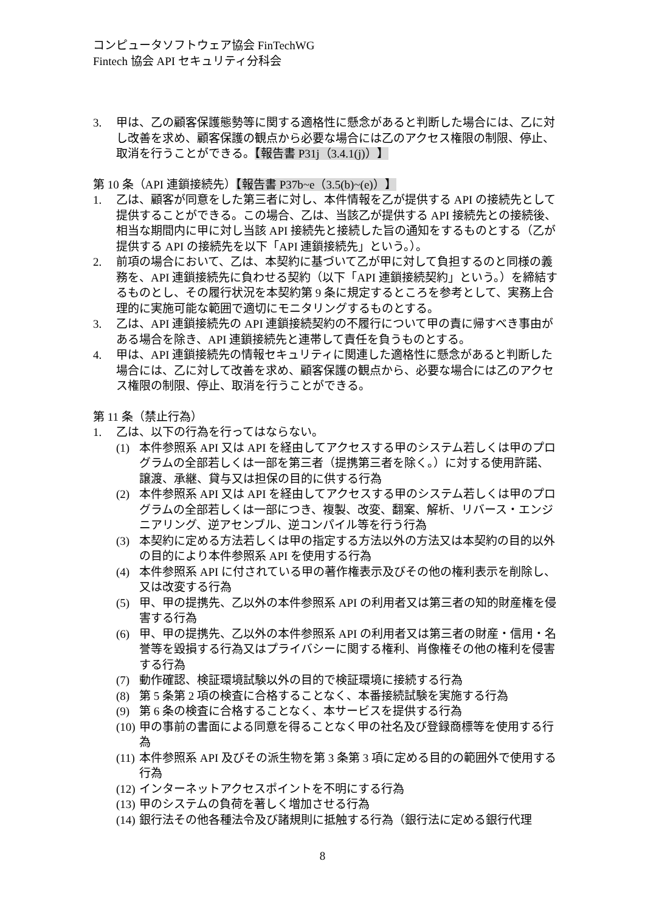コンピュータソフトウェア協会 FinTechWG
Fintech 協会 API セキュリティ分科会
3. 甲は、乙の顧客保護態勢等に関する適格性に懸念があると判断した場合には、乙に対し改善を求め、顧客保護の観点から必要な場合には乙のアクセス権限の制限、停止、取消を行うことができる。【報告書 P31j（3.4.1(j)）】
第 10 条（API 連鎖接続先）【報告書 P37b~e（3.5(b)~(e)）】
1. 乙は、顧客が同意をした第三者に対し、本件情報を乙が提供する API の接続先として提供することができる。この場合、乙は、当該乙が提供する API 接続先との接続後、相当な期間内に甲に対し当該 API 接続先と接続した旨の通知をするものとする（乙が提供する API の接続先を以下「API 連鎖接続先」という。）。
2. 前項の場合において、乙は、本契約に基づいて乙が甲に対して負担するのと同様の義務を、API 連鎖接続先に負わせる契約（以下「API 連鎖接続契約」という。）を締結するものとし、その履行状況を本契約第 9 条に規定するところを参考として、実務上合理的に実施可能な範囲で適切にモニタリングするものとする。
3. 乙は、API 連鎖接続先の API 連鎖接続契約の不履行について甲の責に帰すべき事由がある場合を除き、API 連鎖接続先と連帯して責任を負うものとする。
4. 甲は、API 連鎖接続先の情報セキュリティに関連した適格性に懸念があると判断した場合には、乙に対して改善を求め、顧客保護の観点から、必要な場合には乙のアクセス権限の制限、停止、取消を行うことができる。
第 11 条（禁止行為）
1. 乙は、以下の行為を行ってはならない。
(1) 本件参照系 API 又は API を経由してアクセスする甲のシステム若しくは甲のプログラムの全部若しくは一部を第三者（提携第三者を除く。）に対する使用許諾、譲渡、承継、貸与又は担保の目的に供する行為
(2) 本件参照系 API 又は API を経由してアクセスする甲のシステム若しくは甲のプログラムの全部若しくは一部につき、複製、改変、翻案、解析、リバース・エンジニアリング、逆アセンブル、逆コンパイル等を行う行為
(3) 本契約に定める方法若しくは甲の指定する方法以外の方法又は本契約の目的以外の目的により本件参照系 API を使用する行為
(4) 本件参照系 API に付されている甲の著作権表示及びその他の権利表示を削除し、又は改変する行為
(5) 甲、甲の提携先、乙以外の本件参照系 API の利用者又は第三者の知的財産権を侵害する行為
(6) 甲、甲の提携先、乙以外の本件参照系 API の利用者又は第三者の財産・信用・名誉等を毀損する行為又はプライバシーに関する権利、肖像権その他の権利を侵害する行為
(7) 動作確認、検証環境試験以外の目的で検証環境に接続する行為
(8) 第 5 条第 2 項の検査に合格することなく、本番接続試験を実施する行為
(9) 第 6 条の検査に合格することなく、本サービスを提供する行為
(10) 甲の事前の書面による同意を得ることなく甲の社名及び登録商標等を使用する行為
(11) 本件参照系 API 及びその派生物を第 3 条第 3 項に定める目的の範囲外で使用する行為
(12) インターネットアクセスポイントを不明にする行為
(13) 甲のシステムの負荷を著しく増加させる行為
(14) 銀行法その他各種法令及び諸規則に抵触する行為（銀行法に定める銀行代理
8